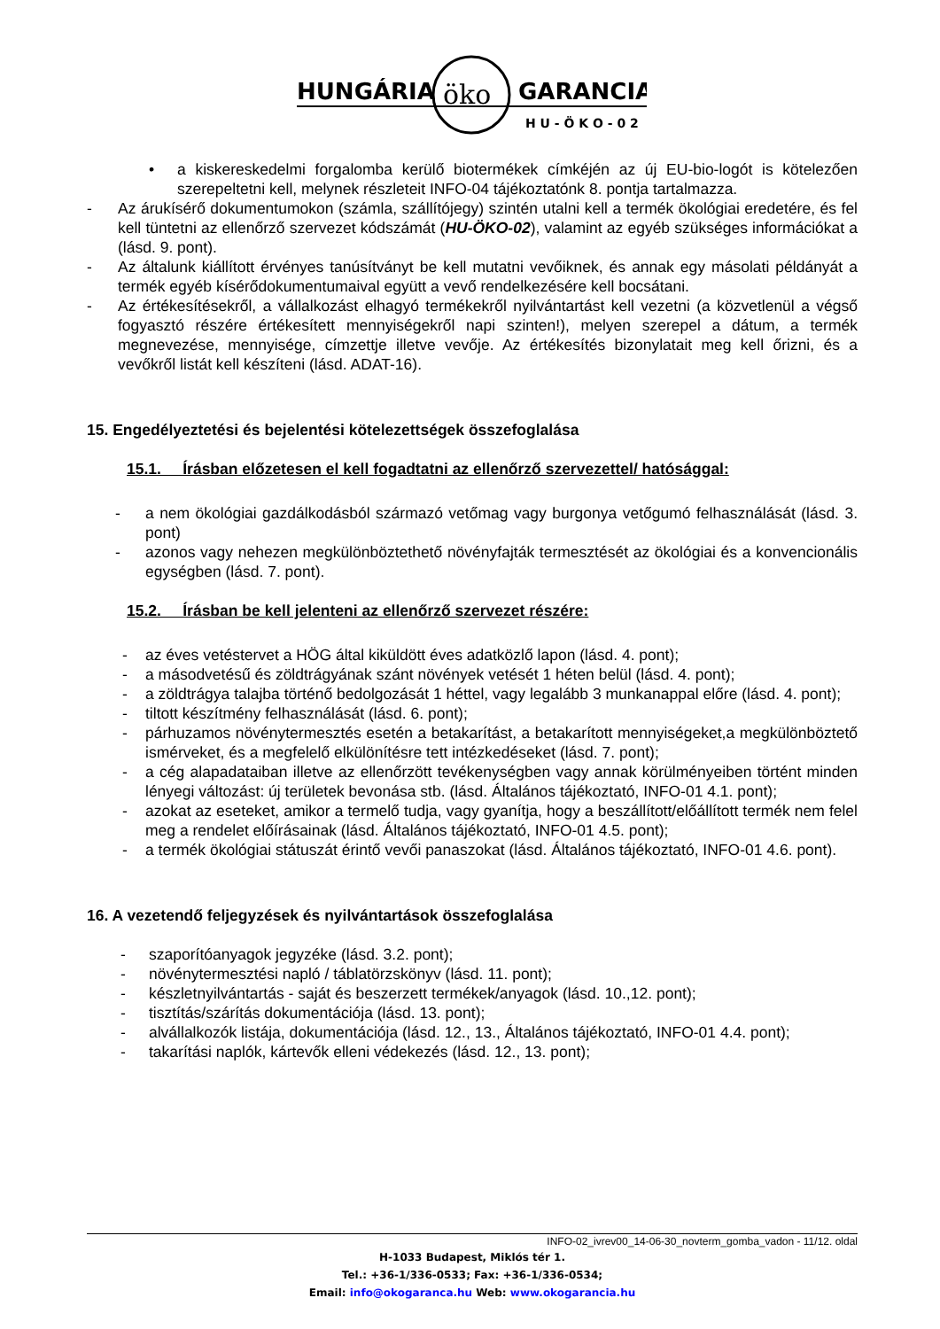HUNGÁRIA
öko
GARANCIA
H U - Ö K O - 0 2
• a kiskereskedelmi forgalomba kerülő biotermékek címkéjén az új EU-bio-logót is kötelezően szerepeltetni kell, melynek részleteit INFO-04 tájékoztatónk 8. pontja tartalmazza.
- Az árukísérő dokumentumokon (számla, szállítójegy) szintén utalni kell a termék ökológiai eredetére, és fel kell tüntetni az ellenőrző szervezet kódszámát (HU-ÖKO-02), valamint az egyéb szükséges információkat a (lásd. 9. pont).
- Az általunk kiállított érvényes tanúsítványt be kell mutatni vevőiknek, és annak egy másolati példányát a termék egyéb kísérődokumentumaival együtt a vevő rendelkezésére kell bocsátani.
- Az értékesítésekről, a vállalkozást elhagyó termékekről nyilvántartást kell vezetni (a közvetlenül a végső fogyasztó részére értékesített mennyiségekről napi szinten!), melyen szerepel a dátum, a termék megnevezése, mennyisége, címzettje illetve vevője. Az értékesítés bizonylatait meg kell őrizni, és a vevőkről listát kell készíteni (lásd. ADAT-16).
15. Engedélyeztetési és bejelentési kötelezettségek összefoglalása
15.1. Írásban előzetesen el kell fogadtatni az ellenőrző szervezettel/ hatósággal:
- a nem ökológiai gazdálkodásból származó vetőmag vagy burgonya vetőgumó felhasználását (lásd. 3. pont)
- azonos vagy nehezen megkülönböztethető növényfajták termesztését az ökológiai és a konvencionális egységben (lásd. 7. pont).
15.2. Írásban be kell jelenteni az ellenőrző szervezet részére:
- az éves vetéstervet a HÖG által kiküldött éves adatközlő lapon (lásd. 4. pont);
- a másodvetésű és zöldtrágyának szánt növények vetését 1 héten belül (lásd. 4. pont);
- a zöldtrágya talajba történő bedolgozását 1 héttel, vagy legalább 3 munkanappal előre (lásd. 4. pont);
- tiltott készítmény felhasználását (lásd. 6. pont);
- párhuzamos növénytermesztés esetén a betakarítást, a betakarított mennyiségeket,a megkülönböztető ismérveket, és a megfelelő elkülönítésre tett intézkedéseket (lásd. 7. pont);
- a cég alapadataiban illetve az ellenőrzött tevékenységben vagy annak körülményeiben történt minden lényegi változást: új területek bevonása stb. (lásd. Általános tájékoztató, INFO-01 4.1. pont);
- azokat az eseteket, amikor a termelő tudja, vagy gyanítja, hogy a beszállított/előállított termék nem felel meg a rendelet előírásainak (lásd. Általános tájékoztató, INFO-01 4.5. pont);
- a termék ökológiai státuszát érintő vevői panaszokat (lásd. Általános tájékoztató, INFO-01 4.6. pont).
16. A vezetendő feljegyzések és nyilvántartások összefoglalása
- szaporítóanyagok jegyzéke (lásd. 3.2. pont);
- növénytermesztési napló / táblatörzskönyv (lásd. 11. pont);
- készletnyilvántartás - saját és beszerzett termékek/anyagok (lásd. 10.,12. pont);
- tisztítás/szárítás dokumentációja (lásd. 13. pont);
- alvállalkozók listája, dokumentációja (lásd. 12., 13., Általános tájékoztató, INFO-01 4.4. pont);
- takarítási naplók, kártevők elleni védekezés (lásd. 12., 13. pont);
INFO-02_ivrev00_14-06-30_novterm_gomba_vadon - 11/12. oldal
H-1033 Budapest, Miklós tér 1.
Tel.: +36-1/336-0533; Fax: +36-1/336-0534;
Email: info@okogaranca.hu Web: www.okogarancia.hu